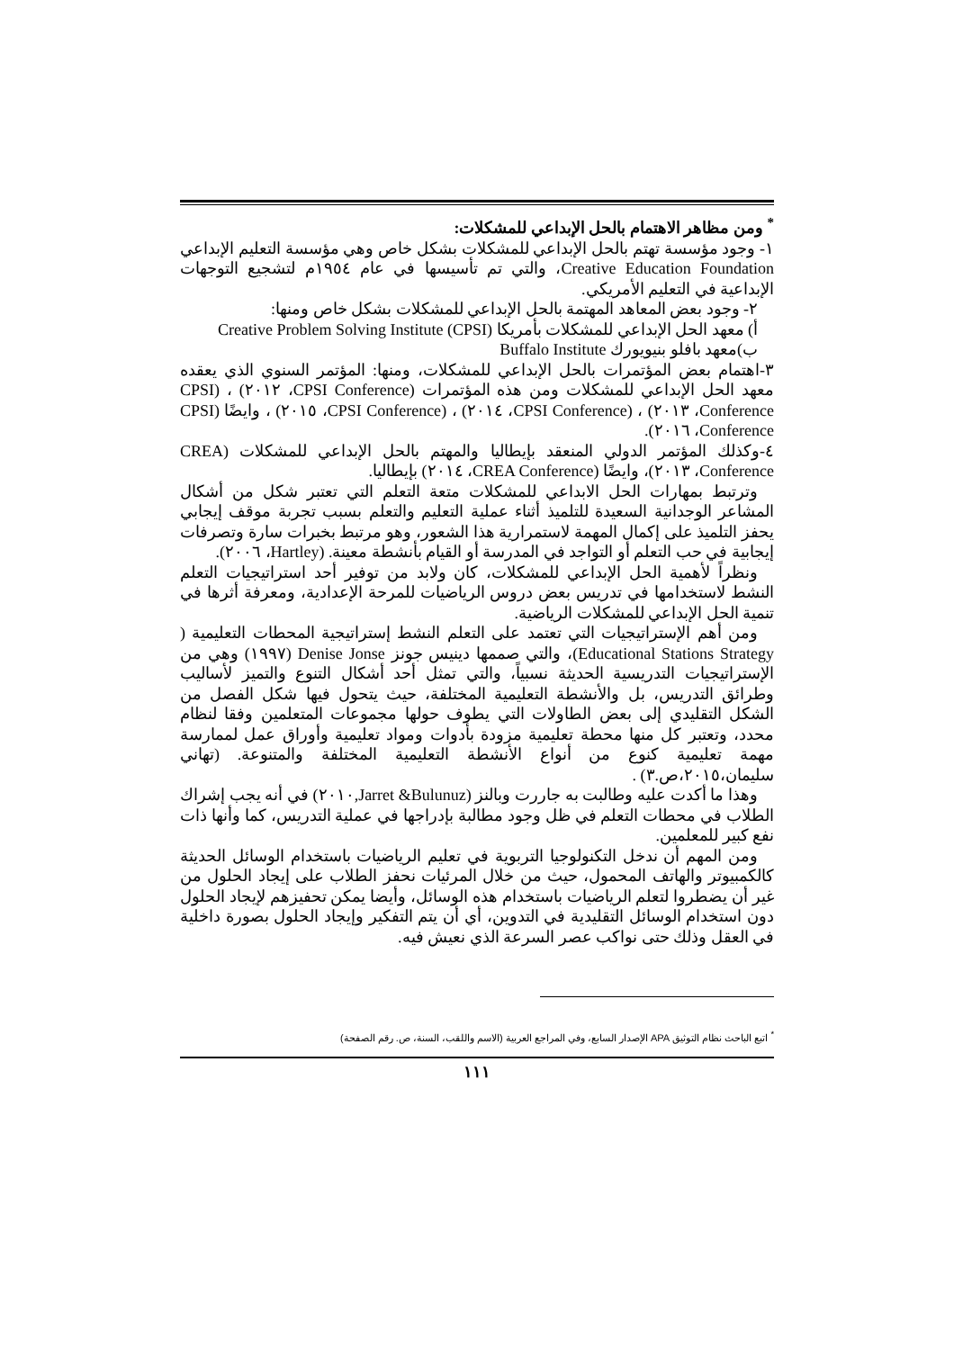<sup>*</sup> ومن مظاهر الاهتمام بالحل الإبداعي للمشكلات:
١- وجود مؤسسة تهتم بالحل الإبداعي للمشكلات بشكل خاص وهي مؤسسة التعليم الإبداعي Creative Education Foundation، والتي تم تأسيسها في عام ١٩٥٤م لتشجيع التوجهات الإبداعية في التعليم الأمريكي.
٢- وجود بعض المعاهد المهتمة بالحل الإبداعي للمشكلات بشكل خاص ومنها:
أ) معهد الحل الإبداعي للمشكلات بأمريكا Creative Problem Solving Institute (CPSI)
ب)معهد بافلو بنيويورك Buffalo Institute
٣-اهتمام بعض المؤتمرات بالحل الإبداعي للمشكلات، ومنها: المؤتمر السنوي الذي يعقده معهد الحل الإبداعي للمشكلات ومن هذه المؤتمرات (CPSI Conference، ٢٠١٢) ، (CPSI Conference، ٢٠١٣) ، (CPSI Conference، ٢٠١٤) ، (CPSI Conference، ٢٠١٥) ، وايضًا (CPSI Conference، ٢٠١٦).
٤-وكذلك المؤتمر الدولي المنعقد بإيطاليا والمهتم بالحل الإبداعي للمشكلات (CREA Conference، ٢٠١٣)، وايضًا (CREA Conference، ٢٠١٤) بإيطاليا.
وترتبط بمهارات الحل الابداعي للمشكلات متعة التعلم التي تعتبر شكل من أشكال المشاعر الوجدانية السعيدة للتلميذ أثناء عملية التعليم والتعلم بسبب تجربة موقف إيجابي يحفز التلميذ على إكمال المهمة لاستمرارية هذا الشعور، وهو مرتبط بخبرات سارة وتصرفات إيجابية في حب التعلم أو التواجد في المدرسة أو القيام بأنشطة معينة. (Hartley، ٢٠٠٦).
ونظراً لأهمية الحل الإبداعي للمشكلات، كان ولابد من توفير أحد استراتيجيات التعلم النشط لاستخدامها في تدريس بعض دروس الرياضيات للمرحة الإعدادية، ومعرفة أثرها في تنمية الحل الإبداعي للمشكلات الرياضية.
ومن أهم الإستراتيجيات التي تعتمد على التعلم النشط إستراتيجية المحطات التعليمية ( Educational Stations Strategy)، والتي صممها دينيس جونز Denise Jonse (١٩٩٧) وهي من الإستراتيجيات التدريسية الحديثة نسبياً، والتي تمثل أحد أشكال التنوع والتميز لأساليب وطرائق التدريس، بل والأنشطة التعليمية المختلفة، حيث يتحول فيها شكل الفصل من الشكل التقليدي إلى بعض الطاولات التي يطوف حولها مجموعات المتعلمين وفقا لنظام محدد، وتعتبر كل منها محطة تعليمية مزودة بأدوات ومواد تعليمية وأوراق عمل لممارسة مهمة تعليمية كنوع من أنواع الأنشطة التعليمية المختلفة والمتنوعة. (تهاني سليمان،٢٠١٥،ص.٣) .
وهذا ما أكدت عليه وطالبت به جاررت وبالنز (Jarret &Bulunuz,٢٠١٠) في أنه يجب إشراك الطلاب في محطات التعلم في ظل وجود مطالبة بإدراجها في عملية التدريس، كما وأنها ذات نفع كبير للمعلمين.
ومن المهم أن ندخل التكنولوجيا التربوية في تعليم الرياضيات باستخدام الوسائل الحديثة كالكمبيوتر والهاتف المحمول، حيث من خلال المرئيات نحفز الطلاب على إيجاد الحلول من غير أن يضطروا لتعلم الرياضيات باستخدام هذه الوسائل، وأيضا يمكن تحفيزهم لإيجاد الحلول دون استخدام الوسائل التقليدية في التدوين، أي أن يتم التفكير وإيجاد الحلول بصورة داخلية في العقل وذلك حتى نواكب عصر السرعة الذي نعيش فيه.
<sup>*</sup> اتبع الباحث نظام التوثيق APA الإصدار السابع، وفي المراجع العربية (الاسم واللقب، السنة، ص. رقم الصفحة)
١١١